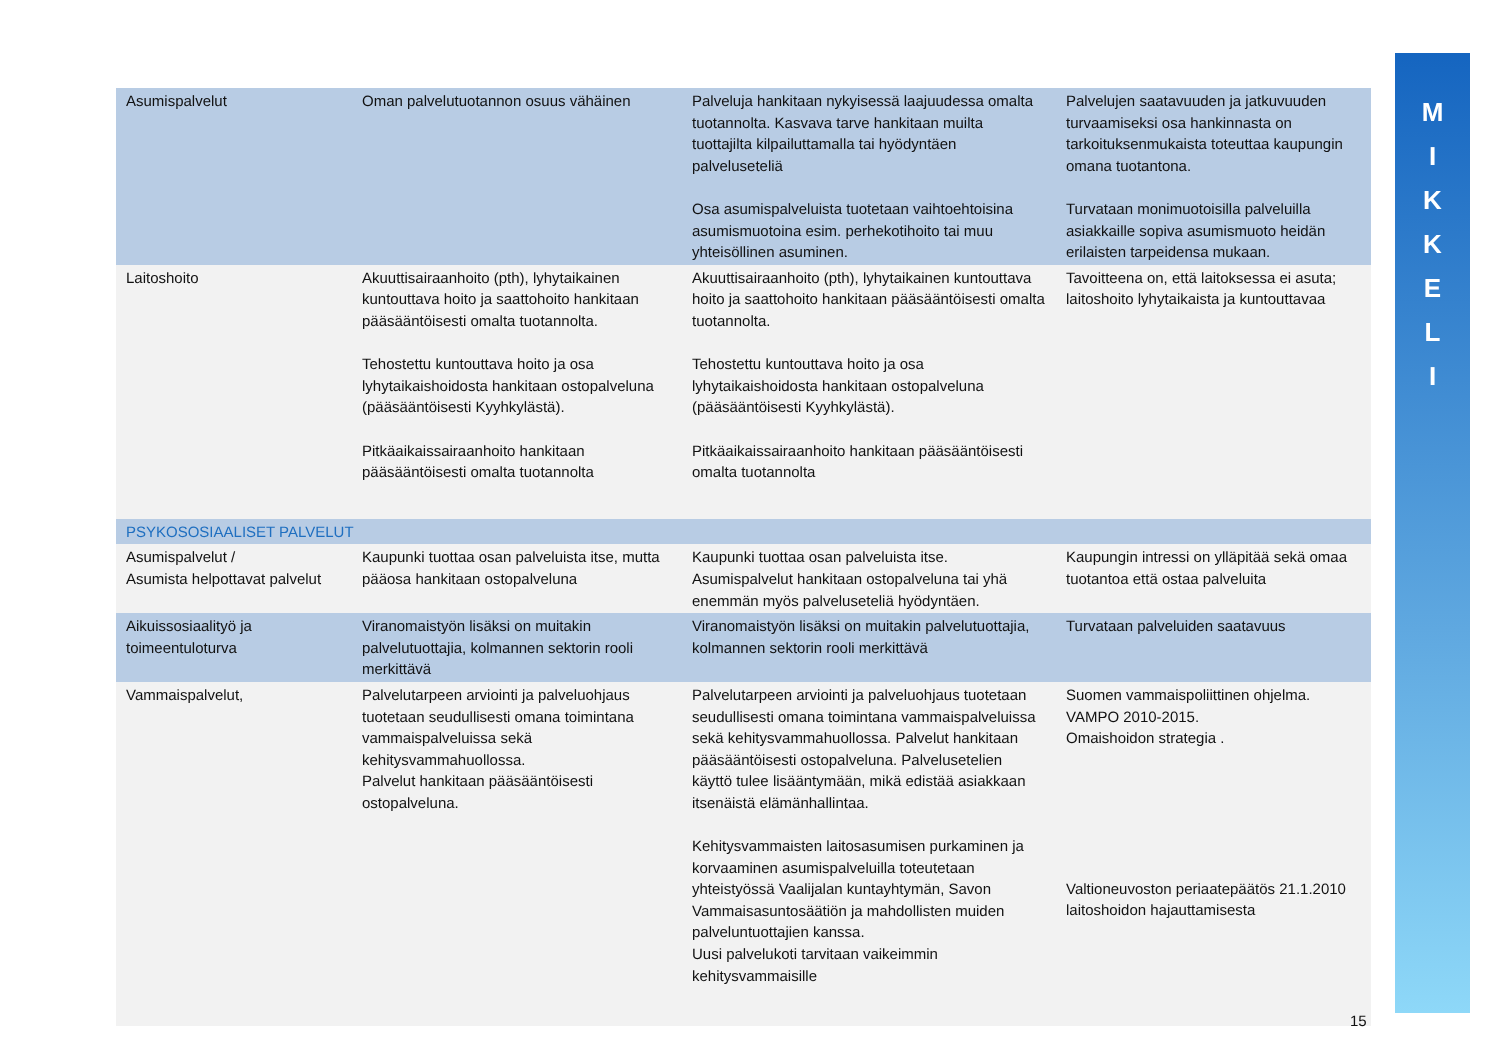M
I
K
K
E
L
I
| Asumispalvelut | Oman palvelutuotannon osuus vähäinen | Palveluja hankitaan nykyisessä laajuudessa omalta tuotannolta. Kasvava tarve hankitaan muilta tuottajilta kilpailuttamalla tai hyödyntäen palveluseteliä Osa asumispalveluista tuotetaan vaihtoehtoisina asumismuotoina esim. perhekotihoito tai muu yhteisöllinen asuminen. | Palvelujen saatavuuden ja jatkuvuuden turvaamiseksi osa hankinnasta on tarkoituksenmukaista toteuttaa kaupungin omana tuotantona. Turvataan monimuotoisilla palveluilla asiakkaille sopiva asumismuoto heidän erilaisten tarpeidensa mukaan. |
| Laitoshoito | Akuuttisairaanhoito (pth), lyhytaikainen kuntouttava hoito ja saattohoito hankitaan pääsääntöisesti omalta tuotannolta. Tehostettu kuntouttava hoito ja osa lyhytaikaishoidosta hankitaan ostopalveluna (pääsääntöisesti Kyyhkylästä). Pitkäaikaissairaanhoito hankitaan pääsääntöisesti omalta tuotannolta | Akuuttisairaanhoito (pth), lyhytaikainen kuntouttava hoito ja saattohoito hankitaan pääsääntöisesti omalta tuotannolta. Tehostettu kuntouttava hoito ja osa lyhytaikaishoidosta hankitaan ostopalveluna (pääsääntöisesti Kyyhkylästä). Pitkäaikaissairaanhoito hankitaan pääsääntöisesti omalta tuotannolta | Tavoitteena on, että laitoksessa ei asuta; laitoshoito lyhytaikaista ja kuntouttavaa |
| PSYKOSOSIAALISET PALVELUT | | | |
| Asumispalvelut / Asumista helpottavat palvelut | Kaupunki tuottaa osan palveluista itse, mutta pääosa hankitaan ostopalveluna | Kaupunki tuottaa osan palveluista itse. Asumispalvelut hankitaan ostopalveluna tai yhä enemmän myös palveluseteliä hyödyntäen. | Kaupungin intressi on ylläpitää sekä omaa tuotantoa että ostaa palveluita |
| Aikuissosiaalityö ja toimeentuloturva | Viranomaistyön lisäksi on muitakin palvelutuottajia, kolmannen sektorin rooli merkittävä | Viranomaistyön lisäksi on muitakin palvelutuottajia, kolmannen sektorin rooli merkittävä | Turvataan palveluiden saatavuus |
| Vammaispalvelut, | Palvelutarpeen arviointi ja palveluohjaus tuotetaan seudullisesti omana toimintana vammaispalveluissa sekä kehitysvammahuollossa. Palvelut hankitaan pääsääntöisesti ostopalveluna. | Palvelutarpeen arviointi ja palveluohjaus tuotetaan seudullisesti omana toimintana vammaispalveluissa sekä kehitysvammahuollossa. Palvelut hankitaan pääsääntöisesti ostopalveluna. Palvelusetelien käyttö tulee lisääntymään, mikä edistää asiakkaan itsenäistä elämänhallintaa. Kehitysvammaisten laitosasumisen purkaminen ja korvaaminen asumispalveluilla toteutetaan yhteistyössä Vaalijalan kuntayhtymän, Savon Vammaisasuntosäätiön ja mahdollisten muiden palveluntuottajien kanssa. Uusi palvelukoti tarvitaan vaikeimmin kehitysvammaisille | Suomen vammaispoliittinen ohjelma. VAMPO 2010-2015. Omaishoidon strategia . Valtioneuvoston periaatepäätös 21.1.2010 laitoshoidon hajauttamisesta |
15